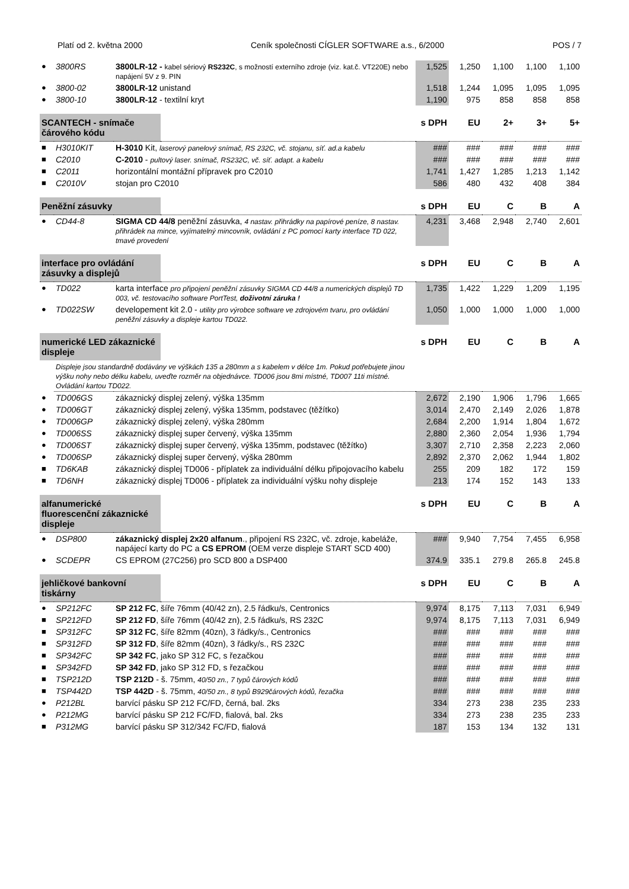Platí od 2. května 2000 Ceník společnosti CÍGLER SOFTWARE a.s., 6/2000 POS / 7
| ● | 3800RS | 3800LR-12 - kabel sériový RS232C , s možností externího zdroje (viz. kat.č. VT220E) nebo napájení 5V z 9. PIN | | 1,525 | 1,250 | 1,100 | 1,100 | 1,100 |
| ● | 3800-02 | 3800LR-12 unistand | | 1,518 | 1,244 | 1,095 | 1,095 | 1,095 |
| ● | 3800-10 | 3800LR-12 - textilní kryt | | 1,190 | 975 | 858 | 858 | 858 |
| SCANTECH - snímače čárového kódu | | | | s DPH | EU | 2+ | 3+ | 5+ |
| ■ | H3010KIT | H-3010 Kit, laserový panelový snímač, RS 232C, vč. stojanu, síť. ad.a kabelu | | ### | ### | ### | ### | ### |
| ■ | C2010 | C-2010 - pultový laser. snímač, RS232C, vč. síť. adapt. a kabelu | | ### | ### | ### | ### | ### |
| ■ | C2011 | horizontální montážní přípravek pro C2010 | | 1,741 | 1,427 | 1,285 | 1,213 | 1,142 |
| ■ | C2010V | stojan pro C2010 | | 586 | 480 | 432 | 408 | 384 |
| Peněžní zásuvky | | | | s DPH | EU | C | B | A |
| ● | CD44-8 | SIGMA CD 44/8 peněžní zásuvka, 4 nastav. přihrádky na papírové peníze, 8 nastav. přihrádek na mince, vyjímatelný mincovník, ovládání z PC pomocí karty interface TD 022, tmavé provedení | | 4,231 | 3,468 | 2,948 | 2,740 | 2,601 |
| interface pro ovládání zásuvky a displejů | | | | s DPH | EU | C | B | A |
| ● | TD022 | karta interface pro připojení peněžní zásuvky SIGMA CD 44/8 a numerických displejů TD 003, vč. testovacího software PortTest, doživotní záruka ! | | 1,735 | 1,422 | 1,229 | 1,209 | 1,195 |
| ● | TD022SW | developement kit 2.0 - utility pro výrobce software ve zdrojovém tvaru, pro ovládání peněžní zásuvky a displeje kartou TD022. | | 1,050 | 1,000 | 1,000 | 1,000 | 1,000 |
| numerické LED zákaznické displeje | | | | s DPH | EU | C | B | A |
| | Displeje jsou standardně dodávány ve výškách 135 a 280mm a s kabelem v délce 1m. Pokud potřebujete jinou výšku nohy nebo délku kabelu, uveďte rozměr na objednávce. TD006 jsou 8mi místné, TD007 11ti místné. Ovládání kartou TD022. | | | | | | | |
| ● | TD006GS | zákaznický displej zelený, výška 135mm | | 2,672 | 2,190 | 1,906 | 1,796 | 1,665 |
| ● | TD006GT | zákaznický displej zelený, výška 135mm, podstavec (těžítko) | | 3,014 | 2,470 | 2,149 | 2,026 | 1,878 |
| ● | TD006GP | zákaznický displej zelený, výška 280mm | | 2,684 | 2,200 | 1,914 | 1,804 | 1,672 |
| ● | TD006SS | zákaznický displej super červený, výška 135mm | | 2,880 | 2,360 | 2,054 | 1,936 | 1,794 |
| ● | TD006ST | zákaznický displej super červený, výška 135mm, podstavec (těžítko) | | 3,307 | 2,710 | 2,358 | 2,223 | 2,060 |
| ● | TD006SP | zákaznický displej super červený, výška 280mm | | 2,892 | 2,370 | 2,062 | 1,944 | 1,802 |
| ■ | TD6KAB | zákaznický displej TD006 - příplatek za individuální délku připojovacího kabelu | | 255 | 209 | 182 | 172 | 159 |
| ■ | TD6NH | zákaznický displej TD006 - příplatek za individuální výšku nohy displeje | | 213 | 174 | 152 | 143 | 133 |
| alfanumerické fluorescenční zákaznické displeje | | | | s DPH | EU | C | B | A |
| ● | DSP800 | zákaznický displej 2x20 alfanum ., připojení RS 232C, vč. zdroje, kabeláže, napájecí karty do PC a CS EPROM (OEM verze displeje START SCD 400) | | ### | 9,940 | 7,754 | 7,455 | 6,958 |
| ● | SCDEPR | CS EPROM (27C256) pro SCD 800 a DSP400 | | 374.9 | 335.1 | 279.8 | 265.8 | 245.8 |
| jehličkové bankovní tiskárny | | | | s DPH | EU | C | B | A |
| ● | SP212FC | SP 212 FC , šíře 76mm (40/42 zn), 2.5 řádku/s, Centronics | | 9,974 | 8,175 | 7,113 | 7,031 | 6,949 |
| ■ | SP212FD | SP 212 FD , šíře 76mm (40/42 zn), 2.5 řádku/s, RS 232C | | 9,974 | 8,175 | 7,113 | 7,031 | 6,949 |
| ■ | SP312FC | SP 312 FC , šíře 82mm (40zn), 3 řádky/s., Centronics | | ### | ### | ### | ### | ### |
| ■ | SP312FD | SP 312 FD , šíře 82mm (40zn), 3 řádky/s., RS 232C | | ### | ### | ### | ### | ### |
| ■ | SP342FC | SP 342 FC , jako SP 312 FC, s řezačkou | | ### | ### | ### | ### | ### |
| ■ | SP342FD | SP 342 FD , jako SP 312 FD, s řezačkou | | ### | ### | ### | ### | ### |
| ■ | TSP212D | TSP 212D - š. 75mm, 40/50 zn., 7 typů čárových kódů | | ### | ### | ### | ### | ### |
| ■ | TSP442D | TSP 442D - š. 75mm, 40/50 zn., 8 typů B929čárových kódů, řezačka | | ### | ### | ### | ### | ### |
| ● | P212BL | barvící pásku SP 212 FC/FD, černá, bal. 2ks | | 334 | 273 | 238 | 235 | 233 |
| ● | P212MG | barvící pásku SP 212 FC/FD, fialová, bal. 2ks | | 334 | 273 | 238 | 235 | 233 |
| ■ | P312MG | barvící pásku SP 312/342 FC/FD, fialová | | 187 | 153 | 134 | 132 | 131 |